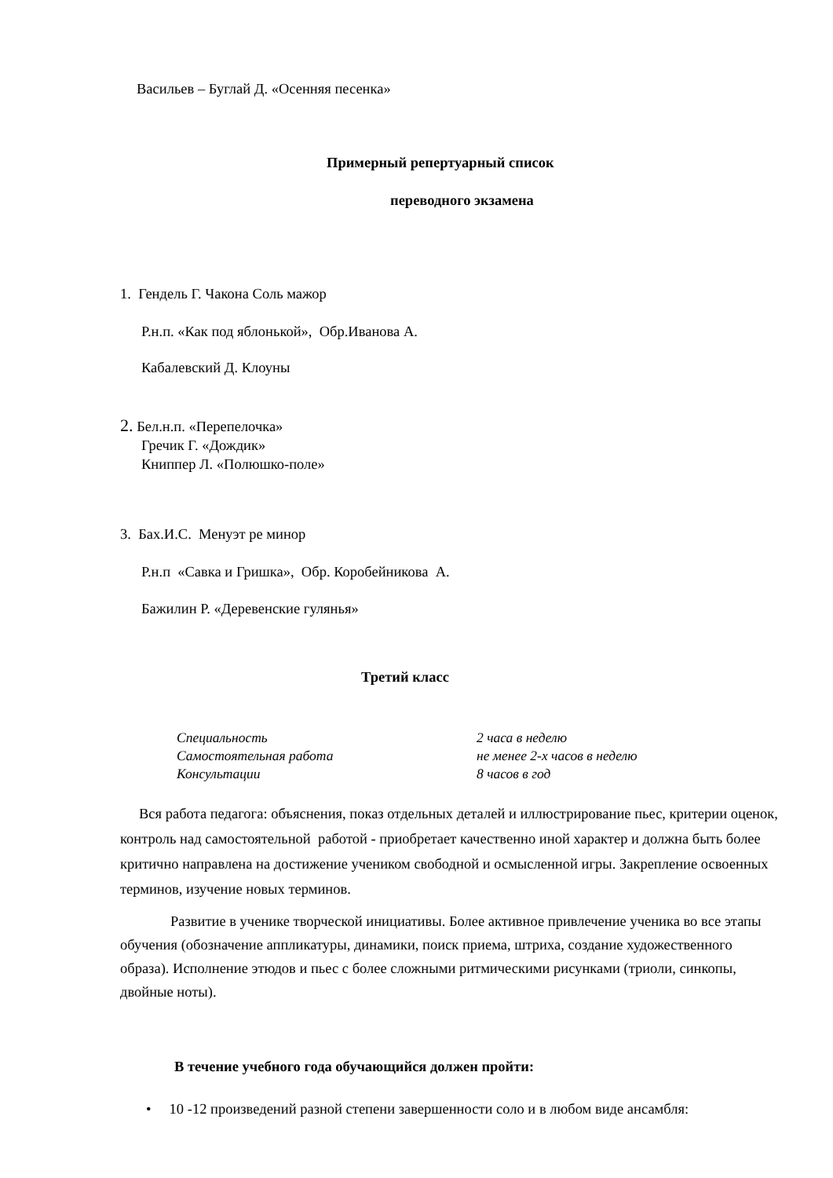Васильев – Буглай Д. «Осенняя песенка»
Примерный репертуарный список
переводного экзамена
1. Гендель Г. Чакона Соль мажор
Р.н.п. «Как под яблонькой», Обр.Иванова А.
Кабалевский Д. Клоуны
2. Бел.н.п. «Перепелочка»
Гречик Г. «Дождик»
Книппер Л. «Полюшко-поле»
3. Бах.И.С. Менуэт ре минор
Р.н.п «Савка и Гришка», Обр. Коробейникова А.
Бажилин Р. «Деревенские гулянья»
Третий класс
| Специальность | 2 часа в неделю |
| Самостоятельная работа | не менее 2-х часов в неделю |
| Консультации | 8 часов в год |
Вся работа педагога: объяснения, показ отдельных деталей и иллюстрирование пьес, критерии оценок, контроль над самостоятельной работой - приобретает качественно иной характер и должна быть более критично направлена на достижение учеником свободной и осмысленной игры. Закрепление освоенных терминов, изучение новых терминов.
Развитие в ученике творческой инициативы. Более активное привлечение ученика во все этапы обучения (обозначение аппликатуры, динамики, поиск приема, штриха, создание художественного образа). Исполнение этюдов и пьес с более сложными ритмическими рисунками (триоли, синкопы, двойные ноты).
В течение учебного года обучающийся должен пройти:
• 10 -12 произведений разной степени завершенности соло и в любом виде ансамбля: